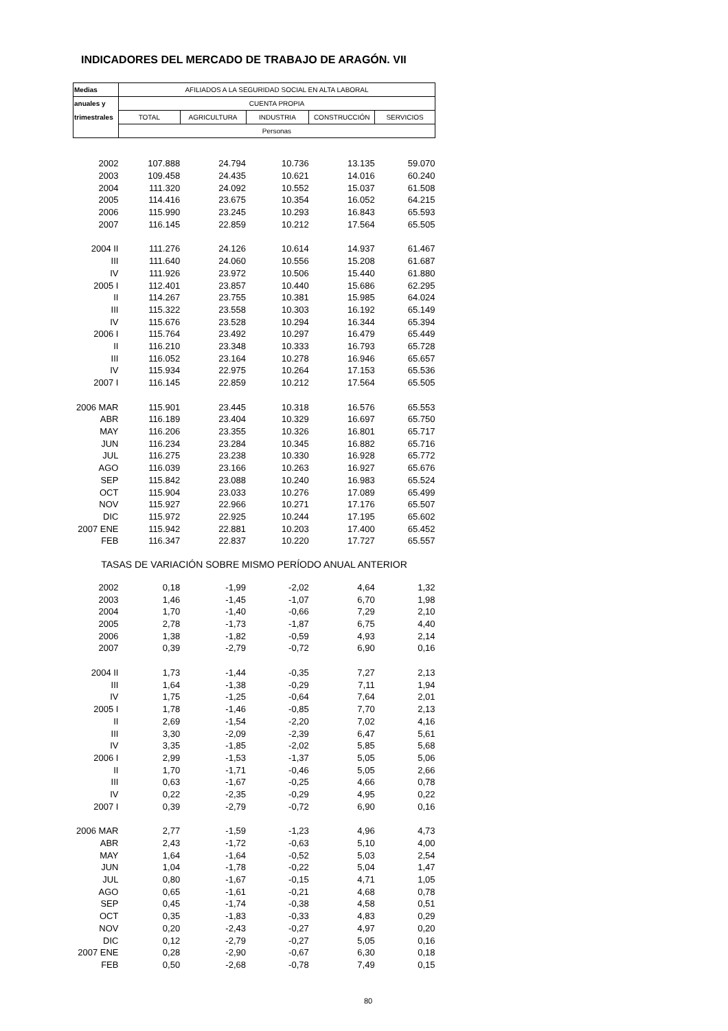INDICADORES DEL MERCADO DE TRABAJO DE ARAGÓN. VII
| Medias | AFILIADOS A LA SEGURIDAD SOCIAL EN ALTA LABORAL | | | | |
| --- | --- | --- | --- | --- | --- |
| anuales y | CUENTA PROPIA | | | | |
| trimestrales | TOTAL | AGRICULTURA | INDUSTRIA | CONSTRUCCIÓN | SERVICIOS |
| | Personas | | | | |
| 2002 | 107.888 | 24.794 | 10.736 | 13.135 | 59.070 |
| 2003 | 109.458 | 24.435 | 10.621 | 14.016 | 60.240 |
| 2004 | 111.320 | 24.092 | 10.552 | 15.037 | 61.508 |
| 2005 | 114.416 | 23.675 | 10.354 | 16.052 | 64.215 |
| 2006 | 115.990 | 23.245 | 10.293 | 16.843 | 65.593 |
| 2007 | 116.145 | 22.859 | 10.212 | 17.564 | 65.505 |
| 2004 II | 111.276 | 24.126 | 10.614 | 14.937 | 61.467 |
| III | 111.640 | 24.060 | 10.556 | 15.208 | 61.687 |
| IV | 111.926 | 23.972 | 10.506 | 15.440 | 61.880 |
| 2005 I | 112.401 | 23.857 | 10.440 | 15.686 | 62.295 |
| II | 114.267 | 23.755 | 10.381 | 15.985 | 64.024 |
| III | 115.322 | 23.558 | 10.303 | 16.192 | 65.149 |
| IV | 115.676 | 23.528 | 10.294 | 16.344 | 65.394 |
| 2006 I | 115.764 | 23.492 | 10.297 | 16.479 | 65.449 |
| II | 116.210 | 23.348 | 10.333 | 16.793 | 65.728 |
| III | 116.052 | 23.164 | 10.278 | 16.946 | 65.657 |
| IV | 115.934 | 22.975 | 10.264 | 17.153 | 65.536 |
| 2007 I | 116.145 | 22.859 | 10.212 | 17.564 | 65.505 |
| 2006 MAR | 115.901 | 23.445 | 10.318 | 16.576 | 65.553 |
| ABR | 116.189 | 23.404 | 10.329 | 16.697 | 65.750 |
| MAY | 116.206 | 23.355 | 10.326 | 16.801 | 65.717 |
| JUN | 116.234 | 23.284 | 10.345 | 16.882 | 65.716 |
| JUL | 116.275 | 23.238 | 10.330 | 16.928 | 65.772 |
| AGO | 116.039 | 23.166 | 10.263 | 16.927 | 65.676 |
| SEP | 115.842 | 23.088 | 10.240 | 16.983 | 65.524 |
| OCT | 115.904 | 23.033 | 10.276 | 17.089 | 65.499 |
| NOV | 115.927 | 22.966 | 10.271 | 17.176 | 65.507 |
| DIC | 115.972 | 22.925 | 10.244 | 17.195 | 65.602 |
| 2007 ENE | 115.942 | 22.881 | 10.203 | 17.400 | 65.452 |
| FEB | 116.347 | 22.837 | 10.220 | 17.727 | 65.557 |
| TASAS DE VARIACIÓN SOBRE MISMO PERÍODO ANUAL ANTERIOR | | | | | |
| 2002 | 0,18 | -1,99 | -2,02 | 4,64 | 1,32 |
| 2003 | 1,46 | -1,45 | -1,07 | 6,70 | 1,98 |
| 2004 | 1,70 | -1,40 | -0,66 | 7,29 | 2,10 |
| 2005 | 2,78 | -1,73 | -1,87 | 6,75 | 4,40 |
| 2006 | 1,38 | -1,82 | -0,59 | 4,93 | 2,14 |
| 2007 | 0,39 | -2,79 | -0,72 | 6,90 | 0,16 |
| 2004 II | 1,73 | -1,44 | -0,35 | 7,27 | 2,13 |
| III | 1,64 | -1,38 | -0,29 | 7,11 | 1,94 |
| IV | 1,75 | -1,25 | -0,64 | 7,64 | 2,01 |
| 2005 I | 1,78 | -1,46 | -0,85 | 7,70 | 2,13 |
| II | 2,69 | -1,54 | -2,20 | 7,02 | 4,16 |
| III | 3,30 | -2,09 | -2,39 | 6,47 | 5,61 |
| IV | 3,35 | -1,85 | -2,02 | 5,85 | 5,68 |
| 2006 I | 2,99 | -1,53 | -1,37 | 5,05 | 5,06 |
| II | 1,70 | -1,71 | -0,46 | 5,05 | 2,66 |
| III | 0,63 | -1,67 | -0,25 | 4,66 | 0,78 |
| IV | 0,22 | -2,35 | -0,29 | 4,95 | 0,22 |
| 2007 I | 0,39 | -2,79 | -0,72 | 6,90 | 0,16 |
| 2006 MAR | 2,77 | -1,59 | -1,23 | 4,96 | 4,73 |
| ABR | 2,43 | -1,72 | -0,63 | 5,10 | 4,00 |
| MAY | 1,64 | -1,64 | -0,52 | 5,03 | 2,54 |
| JUN | 1,04 | -1,78 | -0,22 | 5,04 | 1,47 |
| JUL | 0,80 | -1,67 | -0,15 | 4,71 | 1,05 |
| AGO | 0,65 | -1,61 | -0,21 | 4,68 | 0,78 |
| SEP | 0,45 | -1,74 | -0,38 | 4,58 | 0,51 |
| OCT | 0,35 | -1,83 | -0,33 | 4,83 | 0,29 |
| NOV | 0,20 | -2,43 | -0,27 | 4,97 | 0,20 |
| DIC | 0,12 | -2,79 | -0,27 | 5,05 | 0,16 |
| 2007 ENE | 0,28 | -2,90 | -0,67 | 6,30 | 0,18 |
| FEB | 0,50 | -2,68 | -0,78 | 7,49 | 0,15 |
80